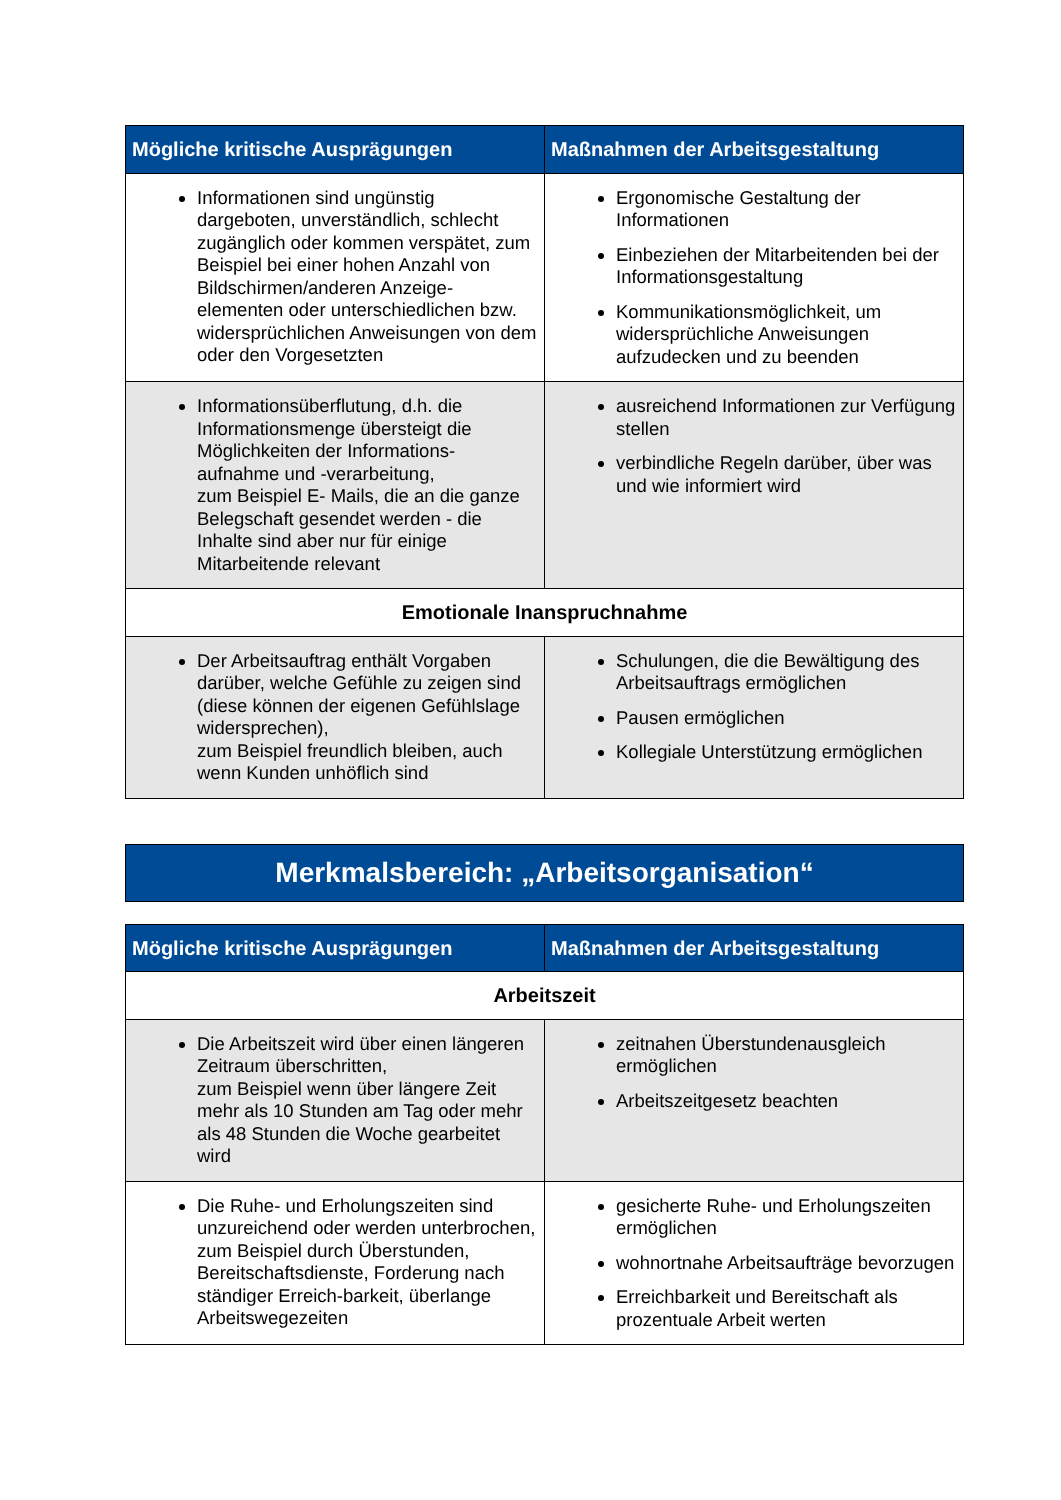| Mögliche kritische Ausprägungen | Maßnahmen der Arbeitsgestaltung |
| --- | --- |
| Informationen sind ungünstig dargeboten, unverständlich, schlecht zugänglich oder kommen verspätet, zum Beispiel bei einer hohen Anzahl von Bildschirmen/anderen Anzeige-elementen oder unterschiedlichen bzw. widersprüchlichen Anweisungen von dem oder den Vorgesetzten | Ergonomische Gestaltung der Informationen Einbeziehen der Mitarbeitenden bei der Informationsgestaltung Kommunikationsmöglichkeit, um widersprüchliche Anweisungen aufzudecken und zu beenden |
| Informationsüberflutung, d.h. die Informationsmenge übersteigt die Möglichkeiten der Informations-aufnahme und -verarbeitung, zum Beispiel E- Mails, die an die ganze Belegschaft gesendet werden - die Inhalte sind aber nur für einige Mitarbeitende relevant | ausreichend Informationen zur Verfügung stellen verbindliche Regeln darüber, über was und wie informiert wird |
| Emotionale Inanspruchnahme | |
| Der Arbeitsauftrag enthält Vorgaben darüber, welche Gefühle zu zeigen sind (diese können der eigenen Gefühlslage widersprechen), zum Beispiel freundlich bleiben, auch wenn Kunden unhöflich sind | Schulungen, die die Bewältigung des Arbeitsauftrags ermöglichen Pausen ermöglichen Kollegiale Unterstützung ermöglichen |
Merkmalsbereich: „Arbeitsorganisation“
| Mögliche kritische Ausprägungen | Maßnahmen der Arbeitsgestaltung |
| --- | --- |
| Arbeitszeit | |
| Die Arbeitszeit wird über einen längeren Zeitraum überschritten, zum Beispiel wenn über längere Zeit mehr als 10 Stunden am Tag oder mehr als 48 Stunden die Woche gearbeitet wird | zeitnahen Überstundenausgleich ermöglichen Arbeitszeitgesetz beachten |
| Die Ruhe- und Erholungszeiten sind unzureichend oder werden unterbrochen, zum Beispiel durch Überstunden, Bereitschaftsdienste, Forderung nach ständiger Erreich-barkeit, überlange Arbeitswegezeiten | gesicherte Ruhe- und Erholungszeiten ermöglichen wohnortnahe Arbeitsaufträge bevorzugen Erreichbarkeit und Bereitschaft als prozentuale Arbeit werten |